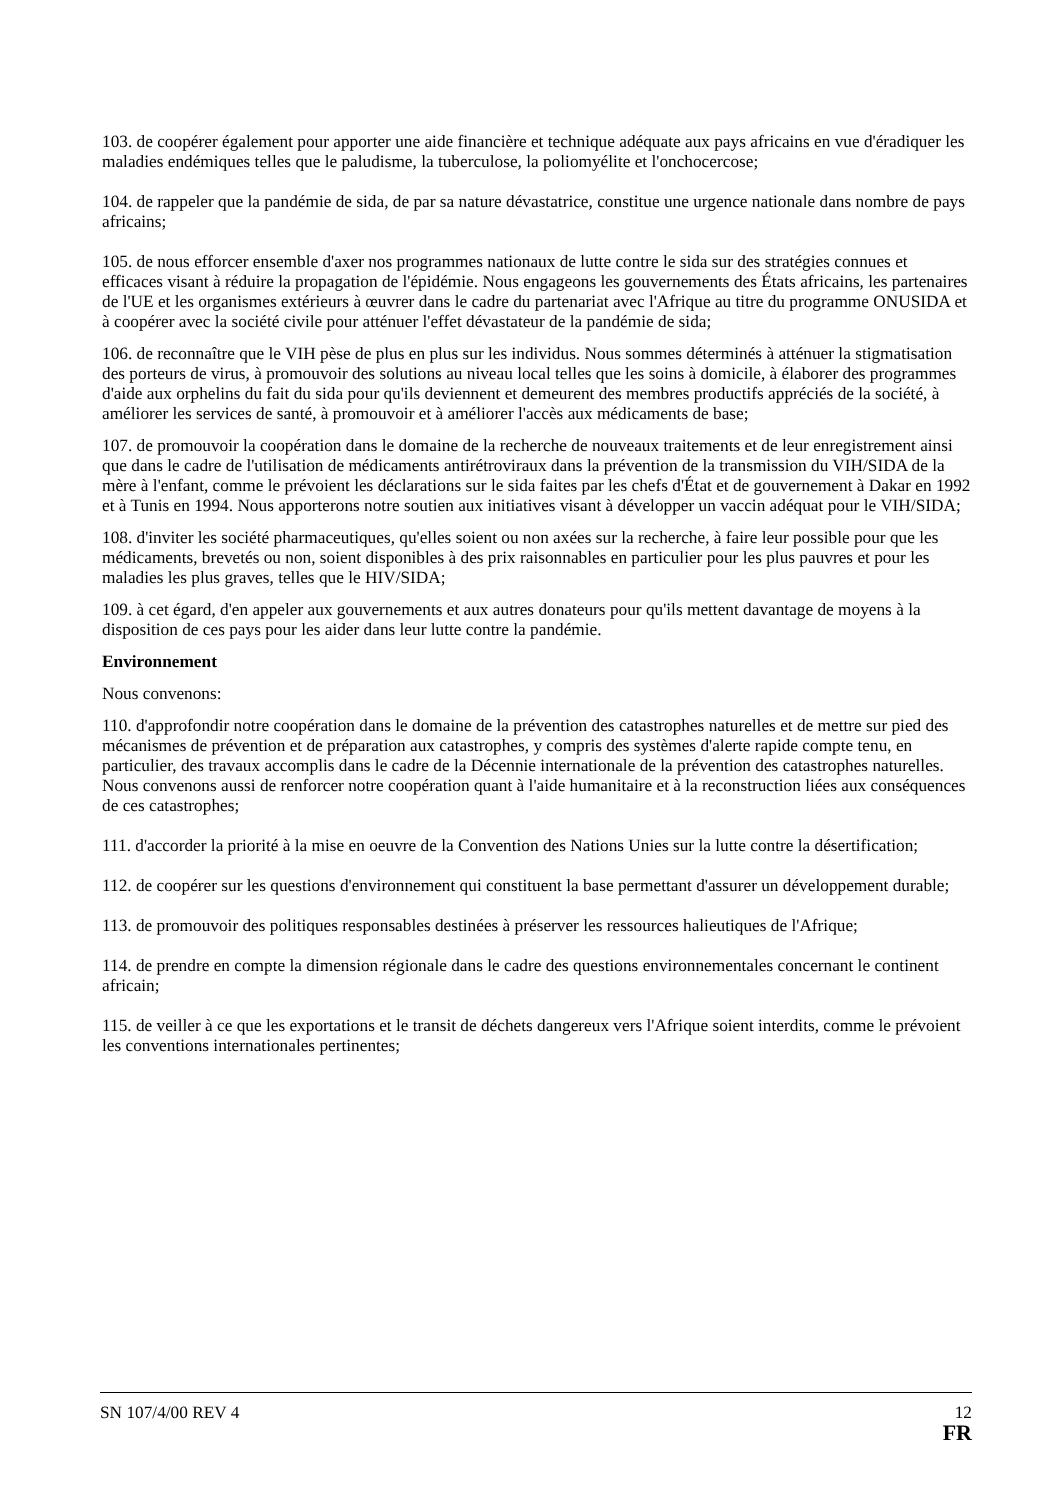103. de coopérer également pour apporter une aide financière et technique adéquate aux pays africains en vue d'éradiquer les maladies endémiques telles que le paludisme, la tuberculose, la poliomyélite et l'onchocercose;
104. de rappeler que la pandémie de sida, de par sa nature dévastatrice, constitue une urgence nationale dans nombre de pays africains;
105. de nous efforcer ensemble d'axer nos programmes nationaux de lutte contre le sida sur des stratégies connues et efficaces visant à réduire la propagation de l'épidémie. Nous engageons les gouvernements des États africains, les partenaires de l'UE et les organismes extérieurs à œuvrer dans le cadre du partenariat avec l'Afrique au titre du programme ONUSIDA et à coopérer avec la société civile pour atténuer l'effet dévastateur de la pandémie de sida;
106. de reconnaître que le VIH pèse de plus en plus sur les individus. Nous sommes déterminés à atténuer la stigmatisation des porteurs de virus, à promouvoir des solutions au niveau local telles que les soins à domicile, à élaborer des programmes d'aide aux orphelins du fait du sida pour qu'ils deviennent et demeurent des membres productifs appréciés de la société, à améliorer les services de santé, à promouvoir et à améliorer l'accès aux médicaments de base;
107. de promouvoir la coopération dans le domaine de la recherche de nouveaux traitements et de leur enregistrement ainsi que dans le cadre de l'utilisation de médicaments antirétroviraux dans la prévention de la transmission du VIH/SIDA de la mère à l'enfant, comme le prévoient les déclarations sur le sida faites par les chefs d'État et de gouvernement à Dakar en 1992 et à Tunis en 1994. Nous apporterons notre soutien aux initiatives visant à développer un vaccin adéquat pour le VIH/SIDA;
108. d'inviter les société pharmaceutiques, qu'elles soient ou non axées sur la recherche, à faire leur possible pour que les médicaments, brevetés ou non, soient disponibles à des prix raisonnables en particulier pour les plus pauvres et pour les maladies les plus graves, telles que le HIV/SIDA;
109. à cet égard, d'en appeler aux gouvernements et aux autres donateurs pour qu'ils mettent davantage de moyens à la disposition de ces pays pour les aider dans leur lutte contre la pandémie.
Environnement
Nous convenons:
110. d'approfondir notre coopération dans le domaine de la prévention des catastrophes naturelles et de mettre sur pied des mécanismes de prévention et de préparation aux catastrophes, y compris des systèmes d'alerte rapide compte tenu, en particulier, des travaux accomplis dans le cadre de la Décennie internationale de la prévention des catastrophes naturelles. Nous convenons aussi de renforcer notre coopération quant à l'aide humanitaire et à la reconstruction liées aux conséquences de ces catastrophes;
111. d'accorder la priorité à la mise en oeuvre de la Convention des Nations Unies sur la lutte contre la désertification;
112. de coopérer sur les questions d'environnement qui constituent la base permettant d'assurer un développement durable;
113. de promouvoir des politiques responsables destinées à préserver les ressources halieutiques de l'Afrique;
114. de prendre en compte la dimension régionale dans le cadre des questions environnementales concernant le continent africain;
115. de veiller à ce que les exportations et le transit de déchets dangereux vers l'Afrique soient interdits, comme le prévoient les conventions internationales pertinentes;
SN 107/4/00 REV 4 12
FR